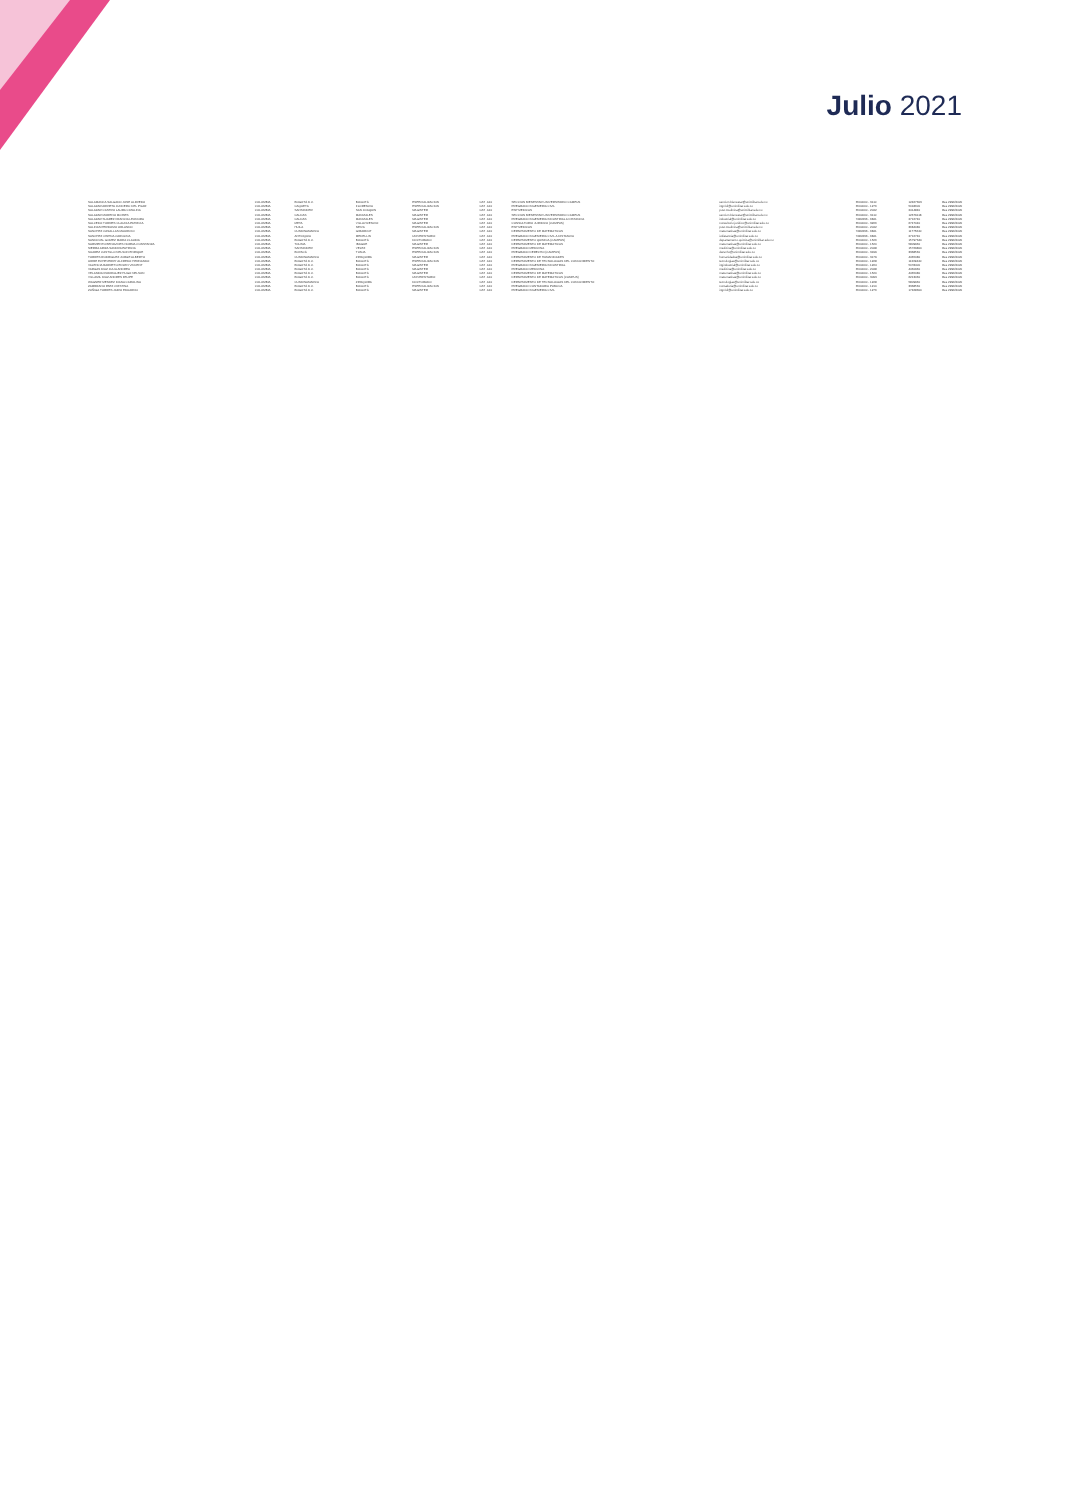Julio 2021
| SALAMANCA SALGADO JOSE ALFREDO | COLOMBIA | BOGOTÁ D.C. | BOGOTÁ | ESPECIALIZACION | CAT_A10 | SECCION BIENESTAR UNIVERSITARIO CAMPUS | seccion.bienestar@unimilitar.edu.co | 6500000 - 3110 | 12467303 | Res 2996/2020 |
| SALAZAR ARRIETA JUDDERLI DEL PILAR | COLOMBIA | CAQUETA | FLORENCIA | ESPECIALIZACION | CAT_A10 | PREGRADO INGENIERIA CIVIL | ingcivil@unimilitar.edu.co | 6500000 - 1276 | 5018600 | Res 2996/2020 |
| SALAZAR CASTRO LAURA CATALINA | COLOMBIA | SANTANDER | SAN JOAQUIN | MAGISTER | CAT_A10 | ESP MEDICAS | post.medicina@unimilitar.edu.co | 6500000 - 2042 | 2414840 | Res 2996/2020 |
| SALAZAR MORENO MOISES | COLOMBIA | CALDAS | MANIZALES | MAGISTER | CAT_A10 | SECCION BIENESTAR UNIVERSITARIO CAMPUS | seccion.bienestar@unimilitar.edu.co | 6500000 - 3110 | 12679118 | Res 2996/2020 |
| SALAZAR SUAREZ FRANCIA LEONORA | COLOMBIA | CALDAS | MANIZALES | MAGISTER | CAT_A10 | PREGRADO INGENIERIA INDUSTRIAL A DISTANCIA | industrial@unimilitar.edu.co | 7480333 - 6841 | 2716740 | Res 2996/2020 |
| SALCEDO TORRES CLAUDIA PATRICIA | COLOMBIA | META | VILLAVICENCIO | MAGISTER | CAT_A10 | CONSULTORIO JURIDICO (CAMPUS) | consultorio.juridico@unimilitar.edu.co | 6500000 - 3266 | 6747040 | Res 2996/2020 |
| SALINAS PERDOMO ORLANDO | COLOMBIA | HUILA | NEIVA | ESPECIALIZACION | CAT_A10 | ESP MEDICAS | post.medicina@unimilitar.edu.co | 6500000 - 2042 | 3684080 | Res 2996/2020 |
| SANCHEZ CASALLAS MAURICIO | COLOMBIA | CUNDINAMARCA | GIRARDOT | MAGISTER | CAT_A10 | DEPARTAMENTO DE MATEMATICAS | matematicas@unimilitar.edu.co | 7480333 - 6841 | 11775640 | Res 2996/2020 |
| SANCHEZ OSPINA CAROLINA | COLOMBIA | ANTIOQUIA | MEDELLIN | UNIVERSITARIO | CAT_A10 | PREGRADO INGENIERIA CIVIL A DISTANCIA | ivdistancia@unimilitar.edu.co | 7480333 - 6841 | 2716740 | Res 2996/2020 |
| SANDOVAL GOMEZ MARIA CLAUDIA | COLOMBIA | BOGOTÁ D.C. | BOGOTÁ | DOCTORADO | CAT_A10 | DEPARTAMENTO QUIMICA (CAMPUS) | departamento.quimica@unimilitar.edu.co | 6500000 - 1526 | 15797340 | Res 2996/2020 |
| SARMIENTO BENAVIDES NORMA CONSTANZA | COLOMBIA | TOLIMA | IBAGUE | MAGISTER | CAT_A10 | DEPARTAMENTO DE MATEMATICAS | matematicas@unimilitar.edu.co | 6500000 - 1520 | 5809960 | Res 2996/2020 |
| SIERRA ARIZA SANDRA PATRICIA | COLOMBIA | SANTANDER | VELEZ | ESPECIALIZACION | CAT_A10 | PREGRADO MEDICINA | medicina@unimilitar.edu.co | 6500000 - 2048 | 15769800 | Res 2996/2020 |
| SUAREZ CASTILLO NELSON ENRIQUE | COLOMBIA | BOYACÁ | TUNJA | ESPECIALIZACION | CAT_A10 | PREGRADO DERECHO (CAMPUS) | derecho@unimilitar.edu.co | 6500000 - 3199 | 3368560 | Res 2996/2020 |
| TORRES RODRIGUEZ JORGE ALBERTO | COLOMBIA | CUNDINAMARCA | ZIPAQUIRA | MAGISTER | CAT_A10 | DEPARTAMENTO DE HUMANIDADES | humanidades@unimilitar.edu.co | 6500000 - 3179 | 4465080 | Res 2996/2020 |
| URIBE ECHEVERRY ALFREDO HERNANDO | COLOMBIA | BOGOTÁ D.C. | BOGOTÁ | ESPECIALIZACION | CAT_A10 | DEPARTAMENTO DE TECNOLOGIAS DEL CONOCIMIENTO | tecnologias@unimilitar.edu.co | 6500000 - 1228 | 11269440 | Res 2996/2020 |
| VALENCIA BARRETO EDWIN VINCENT | COLOMBIA | BOGOTÁ D.C. | BOGOTÁ | MAGISTER | CAT_A10 | PREGRADO INGENIERIA INDUSTRIAL | ingindustrial@unimilitar.edu.co | 6500000 - 1264 | 5078400 | Res 2996/2020 |
| VARGAS DIAZ JULIA ANDREA | COLOMBIA | BOGOTÁ D.C. | BOGOTÁ | MAGISTER | CAT_A10 | PREGRADO MEDICINA | medicina@unimilitar.edu.co | 6500000 - 2048 | 4460960 | Res 2996/2020 |
| VELANDIA RODRIGUEZ HUGO NELSON | COLOMBIA | BOGOTÁ D.C. | BOGOTÁ | MAGISTER | CAT_A10 | DEPARTAMENTO DE MATEMATICAS | matematicas@unimilitar.edu.co | 6500000 - 1520 | 4465080 | Res 2996/2020 |
| VILLAMIL DIAZ ANDRES FELIPE | COLOMBIA | BOGOTÁ D.C. | BOGOTÁ | UNIVERSITARIO | CAT_A10 | DEPARTAMENTO DE MATEMATICAS (CAMPUS) | matematicas@unimilitar.edu.co | 6500000 - 3093 | 6213060 | Res 2996/2020 |
| WAGNER MENDEZ DIANA CAROLINA | COLOMBIA | CUNDINAMARCA | ZIPAQUIRA | DOCTORADO | CAT_A10 | DEPARTAMENTO DE TECNOLOGIAS DEL CONOCIMIENTO | tecnologias@unimilitar.edu.co | 6500000 - 1228 | 5809960 | Res 2996/2020 |
| ZAMBRANO PAEZ CRISTINA | COLOMBIA | BOGOTÁ D.C. | BOGOTÁ | ESPECIALIZACION | CAT_A10 | PREGRADO CONTADURIA PUBLICA | contaduria@unimilitar.edu.co | 6500000 - 1210 | 3368560 | Res 2996/2020 |
| ZUÑIGA TORRES JAIRO EDUARDO | COLOMBIA | BOGOTÁ D.C. | BOGOTÁ | MAGISTER | CAT_A10 | PREGRADO INGENIERIA CIVIL | ingcivil@unimilitar.edu.co | 6500000 - 1276 | 17468300 | Res 2996/2020 |